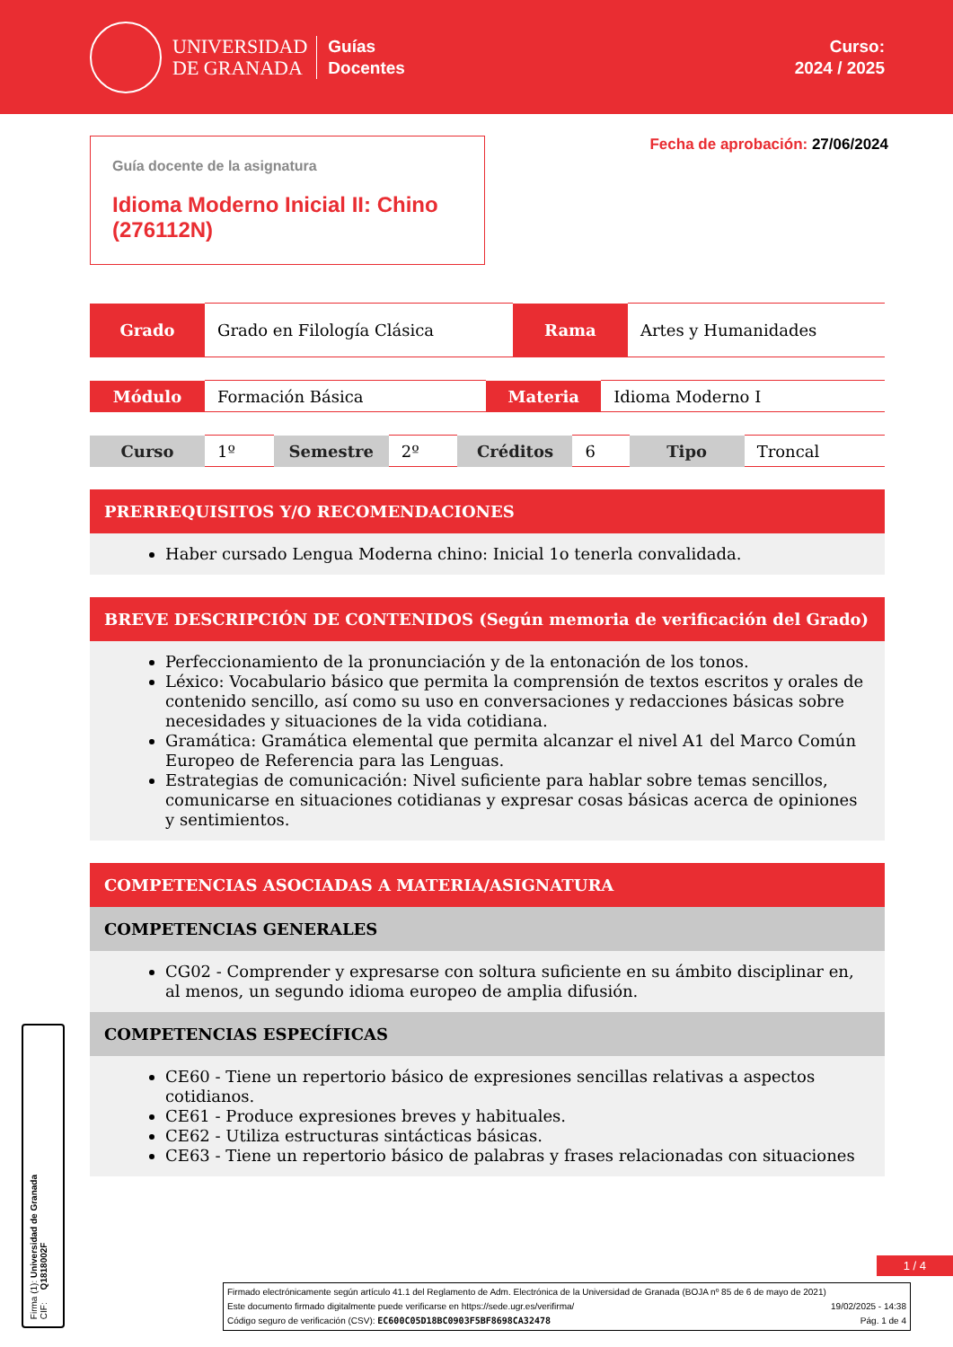UNIVERSIDAD
DE GRANADA
Guías
Docentes
Curso:
2024 / 2025
Guía docente de la asignatura
Idioma Moderno Inicial II: Chino (276112N)
Fecha de aprobación: 27/06/2024
| Grado | Grado en Filología Clásica | Rama | Artes y Humanidades |
| Módulo | Formación Básica | Materia | Idioma Moderno I |
| Curso | 1º | Semestre | 2º | Créditos | 6 | Tipo | Troncal |
PRERREQUISITOS Y/O RECOMENDACIONES
Haber cursado Lengua Moderna chino: Inicial 1o tenerla convalidada.
BREVE DESCRIPCIÓN DE CONTENIDOS (Según memoria de verificación del Grado)
Perfeccionamiento de la pronunciación y de la entonación de los tonos.
Léxico: Vocabulario básico que permita la comprensión de textos escritos y orales de contenido sencillo, así como su uso en conversaciones y redacciones básicas sobre necesidades y situaciones de la vida cotidiana.
Gramática: Gramática elemental que permita alcanzar el nivel A1 del Marco Común Europeo de Referencia para las Lenguas.
Estrategias de comunicación: Nivel suficiente para hablar sobre temas sencillos, comunicarse en situaciones cotidianas y expresar cosas básicas acerca de opiniones y sentimientos.
COMPETENCIAS ASOCIADAS A MATERIA/ASIGNATURA
COMPETENCIAS GENERALES
CG02 - Comprender y expresarse con soltura suficiente en su ámbito disciplinar en, al menos, un segundo idioma europeo de amplia difusión.
COMPETENCIAS ESPECÍFICAS
CE60 - Tiene un repertorio básico de expresiones sencillas relativas a aspectos cotidianos.
CE61 - Produce expresiones breves y habituales.
CE62 - Utiliza estructuras sintácticas básicas.
CE63 - Tiene un repertorio básico de palabras y frases relacionadas con situaciones
1 / 4
Firmado electrónicamente según artículo 41.1 del Reglamento de Adm. Electrónica de la Universidad de Granada (BOJA nº 85 de 6 de mayo de 2021)
Este documento firmado digitalmente puede verificarse en https://sede.ugr.es/verifirma/ 19/02/2025 - 14:38
Código seguro de verificación (CSV): EC600C05D18BC0903F5BF8698CA32478 Pág. 1 de 4
Firma (1): Universidad de Granada
CIF: Q1818002F